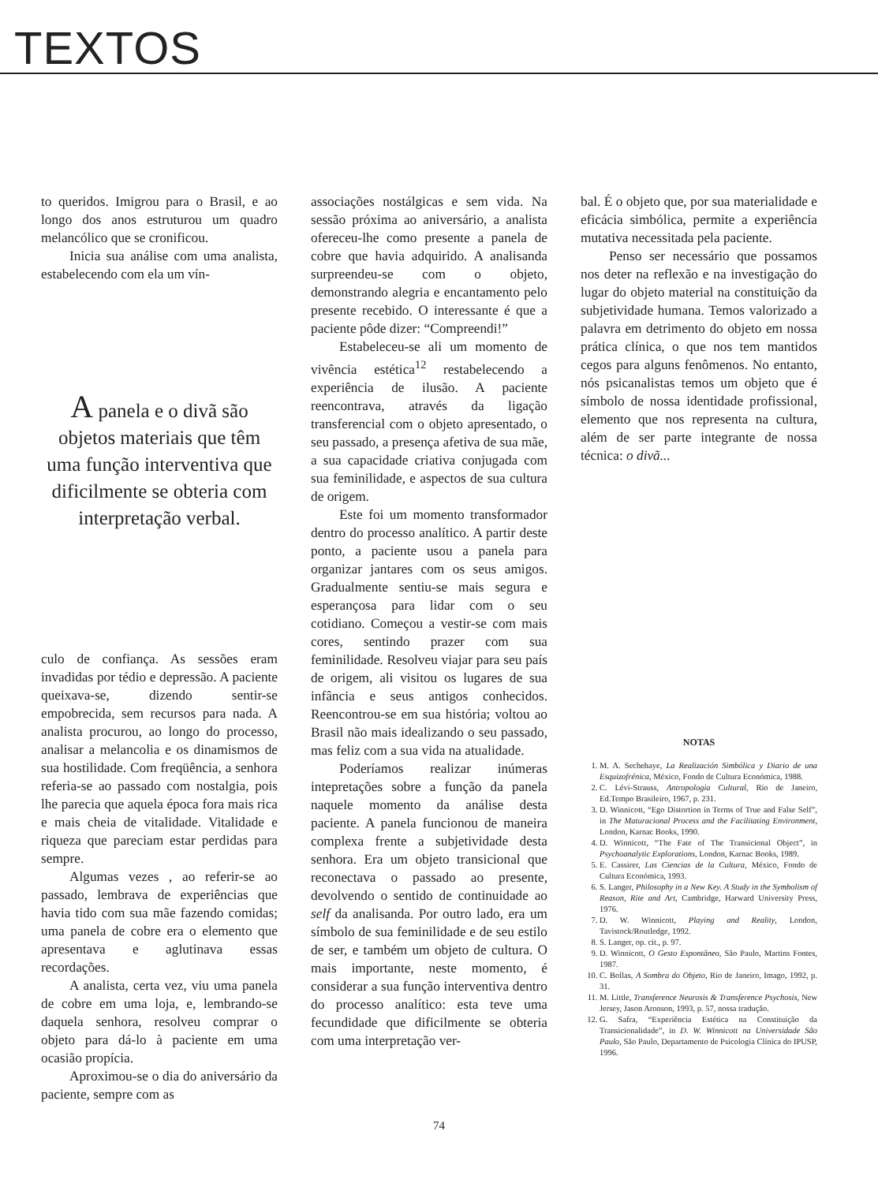TEXTOS
to queridos. Imigrou para o Brasil, e ao longo dos anos estruturou um quadro melancólico que se cronificou.
Inicia sua análise com uma analista, estabelecendo com ela um vín-
A panela e o divã são objetos materiais que têm uma função interventiva que dificilmente se obteria com interpretação verbal.
culo de confiança. As sessões eram invadidas por tédio e depressão. A paciente queixava-se, dizendo sentir-se empobrecida, sem recursos para nada. A analista procurou, ao longo do processo, analisar a melancolia e os dinamismos de sua hostilidade. Com freqüência, a senhora referia-se ao passado com nostalgia, pois lhe parecia que aquela época fora mais rica e mais cheia de vitalidade. Vitalidade e riqueza que pareciam estar perdidas para sempre.
Algumas vezes , ao referir-se ao passado, lembrava de experiências que havia tido com sua mãe fazendo comidas; uma panela de cobre era o elemento que apresentava e aglutinava essas recordações.
A analista, certa vez, viu uma panela de cobre em uma loja, e, lembrando-se daquela senhora, resolveu comprar o objeto para dá-lo à paciente em uma ocasião propícia.
Aproximou-se o dia do aniversário da paciente, sempre com as
associações nostálgicas e sem vida. Na sessão próxima ao aniversário, a analista ofereceu-lhe como presente a panela de cobre que havia adquirido. A analisanda surpreendeu-se com o objeto, demonstrando alegria e encantamento pelo presente recebido. O interessante é que a paciente pôde dizer: “Compreendi!”
Estabeleceu-se ali um momento de vivência estética<sup>12</sup> restabelecendo a experiência de ilusão. A paciente reencontrava, através da ligação transferencial com o objeto apresentado, o seu passado, a presença afetiva de sua mãe, a sua capacidade criativa conjugada com sua feminilidade, e aspectos de sua cultura de origem.
Este foi um momento transformador dentro do processo analítico. A partir deste ponto, a paciente usou a panela para organizar jantares com os seus amigos. Gradualmente sentiu-se mais segura e esperançosa para lidar com o seu cotidiano. Começou a vestir-se com mais cores, sentindo prazer com sua feminilidade. Resolveu viajar para seu país de origem, ali visitou os lugares de sua infância e seus antigos conhecidos. Reencontrou-se em sua história; voltou ao Brasil não mais idealizando o seu passado, mas feliz com a sua vida na atualidade.
Poderíamos realizar inúmeras intepretações sobre a função da panela naquele momento da análise desta paciente. A panela funcionou de maneira complexa frente a subjetividade desta senhora. Era um objeto transicional que reconectava o passado ao presente, devolvendo o sentido de continuidade ao self da analisanda. Por outro lado, era um símbolo de sua feminilidade e de seu estilo de ser, e também um objeto de cultura. O mais importante, neste momento, é considerar a sua função interventiva dentro do processo analítico: esta teve uma fecundidade que dificilmente se obteria com uma interpretação ver-
bal. É o objeto que, por sua materialidade e eficácia simbólica, permite a experiência mutativa necessitada pela paciente.
Penso ser necessário que possamos nos deter na reflexão e na investigação do lugar do objeto material na constituição da subjetividade humana. Temos valorizado a palavra em detrimento do objeto em nossa prática clínica, o que nos tem mantidos cegos para alguns fenômenos. No entanto, nós psicanalistas temos um objeto que é símbolo de nossa identidade profissional, elemento que nos representa na cultura, além de ser parte integrante de nossa técnica: o divã...
NOTAS
1. M. A. Sechehaye, La Realización Simbólica y Diario de una Esquizofrénica, México, Fondo de Cultura Económica, 1988.
2. C. Lévi-Strauss, Antropologia Cultural, Rio de Janeiro, Ed.Tempo Brasileiro, 1967, p. 231.
3. D. Winnicott, “Ego Distortion in Terms of True and False Self”, in The Maturacional Process and the Facilitating Environment, London, Karnac Books, 1990.
4. D. Winnicott, “The Fate of The Transicional Object”, in Psychoanalytic Explorations, London, Karnac Books, 1989.
5. E. Cassirer, Las Ciencias de la Cultura, México, Fondo de Cultura Económica, 1993.
6. S. Langer, Philosophy in a New Key. A Study in the Symbolism of Reason, Rite and Art, Cambridge, Harward University Press, 1976.
7. D. W. Winnicott, Playing and Reality, London, Tavistock/Routledge, 1992.
8. S. Langer, op. cit., p. 97.
9. D. Winnicott, O Gesto Espontâneo, São Paulo, Martins Fontes, 1987.
10. C. Bollas, A Sombra do Objeto, Rio de Janeiro, Imago, 1992, p. 31.
11. M. Little, Transference Neurosis & Transference Psychosis, New Jersey, Jason Aronson, 1993, p. 57, nossa tradução.
12. G. Safra, “Experiência Estética na Constituição da Transicionalidade”, in D. W. Winnicott na Universidade São Paulo, São Paulo, Departamento de Psicologia Clínica do IPUSP, 1996.
74